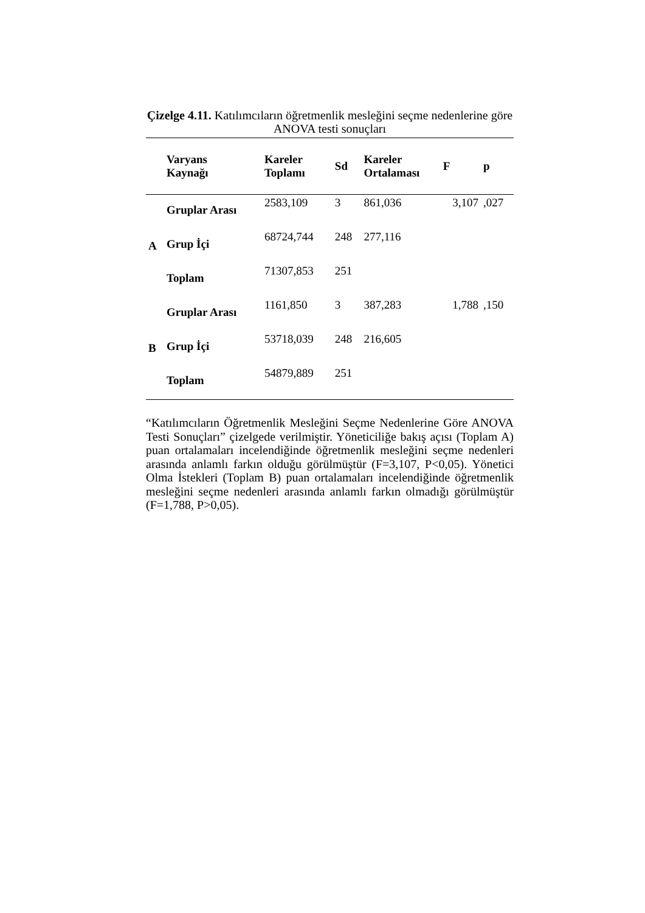Çizelge 4.11. Katılımcıların öğretmenlik mesleğini seçme nedenlerine göre ANOVA testi sonuçları
| | Varyans Kaynağı | Kareler Toplamı | Sd | Kareler Ortalaması | F | p |
| --- | --- | --- | --- | --- | --- | --- |
| A | Gruplar Arası | 2583,109 | 3 | 861,036 | 3,107 | ,027 |
| | Grup İçi | 68724,744 | 248 | 277,116 | | |
| | Toplam | 71307,853 | 251 | | | |
| B | Gruplar Arası | 1161,850 | 3 | 387,283 | 1,788 | ,150 |
| | Grup İçi | 53718,039 | 248 | 216,605 | | |
| | Toplam | 54879,889 | 251 | | | |
“Katılımcıların Öğretmenlik Mesleğini Seçme Nedenlerine Göre ANOVA Testi Sonuçları” çizelgede verilmiştir. Yöneticiliğe bakış açısı (Toplam A) puan ortalamaları incelendiğinde öğretmenlik mesleğini seçme nedenleri arasında anlamlı farkın olduğu görülmüştür (F=3,107, P<0,05). Yönetici Olma İstekleri (Toplam B) puan ortalamaları incelendiğinde öğretmenlik mesleğini seçme nedenleri arasında anlamlı farkın olmadığı görülmüştür (F=1,788, P>0,05).